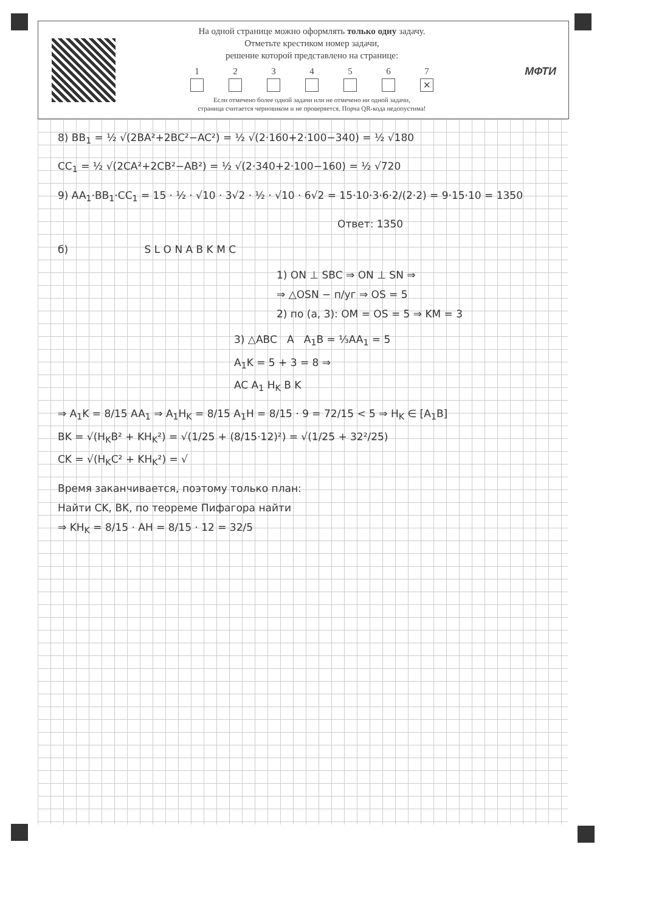На одной странице можно оформлять только одну задачу.
Отметьте крестиком номер задачи,
решение которой представлено на странице:
1 2 3 4 5 6 7
✕
Если отмечено более одной задачи или не отмечено ни одной задачи,
страница считается черновиком и не проверяется. Порча QR-кода недопустима!
МФТИ
8) BB<sub>1</sub> = ½ √(2BA²+2BC²−AC²) = ½ √(2·160+2·100−340) = ½ √180
CC<sub>1</sub> = ½ √(2CA²+2CB²−AB²) = ½ √(2·340+2·100−160) = ½ √720
9) AA<sub>1</sub>·BB<sub>1</sub>·CC<sub>1</sub> = 15 · ½ · √10 · 3√2 · ½ · √10 · 6√2 = 15·10·3·6·2/(2·2) = 9·15·10 = 1350
Ответ: 1350
б) S L O N A B K M C
1) ON ⊥ SBC ⇒ ON ⊥ SN ⇒
⇒ △OSN − п/уг ⇒ OS = 5
2) по (а, 3): OM = OS = 5 ⇒ KM = 3
3) △ABC A A<sub>1</sub>B = ⅓AA<sub>1</sub> = 5
A<sub>1</sub>K = 5 + 3 = 8 ⇒
AC A<sub>1</sub> H<sub>K</sub> B K
⇒ A<sub>1</sub>K = 8/15 AA<sub>1</sub> ⇒ A<sub>1</sub>H<sub>K</sub> = 8/15 A<sub>1</sub>H = 8/15 · 9 = 72/15 < 5 ⇒ H<sub>K</sub> ∈ [A<sub>1</sub>B]
BK = √(H<sub>K</sub>B² + KH<sub>K</sub>²) = √(1/25 + (8/15·12)²) = √(1/25 + 32²/25)
CK = √(H<sub>K</sub>C² + KH<sub>K</sub>²) = √
Время заканчивается, поэтому только план:
Найти CK, BK, по теореме Пифагора найти
⇒ KH<sub>K</sub> = 8/15 · AH = 8/15 · 12 = 32/5